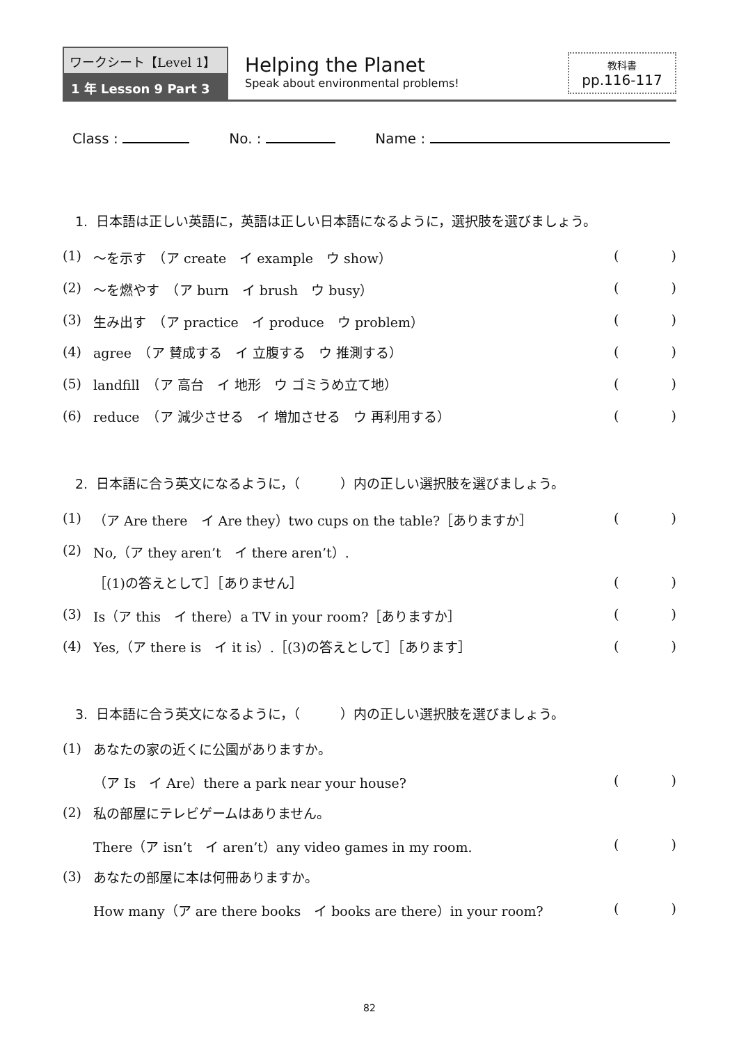ワークシート【Level 1】
1 年 Lesson 9 Part 3
Helping the Planet
Speak about environmental problems!
教科書
pp.116-117
Class : No. : Name :
1. 日本語は正しい英語に，英語は正しい日本語になるように，選択肢を選びましょう。
(1) ～を示す　（ア create　イ example　ウ show） ()
(2) ～を燃やす　（ア burn　イ brush　ウ busy） ()
(3) 生み出す　（ア practice　イ produce　ウ problem） ()
(4) agree　（ア 賛成する　イ 立腹する　ウ 推測する） ()
(5) landfill　（ア 高台　イ 地形　ウ ゴミうめ立て地） ()
(6) reduce　（ア 減少させる　イ 増加させる　ウ 再利用する） ()
2. 日本語に合う英文になるように，（　　　）内の正しい選択肢を選びましょう。
(1) （ア Are there　イ Are they）two cups on the table?［ありますか］ ()
(2) No,（ア they aren’t　イ there aren’t）.
［(1)の答えとして］［ありません］ ()
(3) Is（ア this　イ there）a TV in your room?［ありますか］ ()
(4) Yes,（ア there is　イ it is）.［(3)の答えとして］［あります］ ()
3. 日本語に合う英文になるように，（　　　）内の正しい選択肢を選びましょう。
(1) あなたの家の近くに公園がありますか。
（ア Is　イ Are）there a park near your house? ()
(2) 私の部屋にテレビゲームはありません。
There（ア isn’t　イ aren’t）any video games in my room. ()
(3) あなたの部屋に本は何冊ありますか。
How many（ア are there books　イ books are there）in your room? ()
82